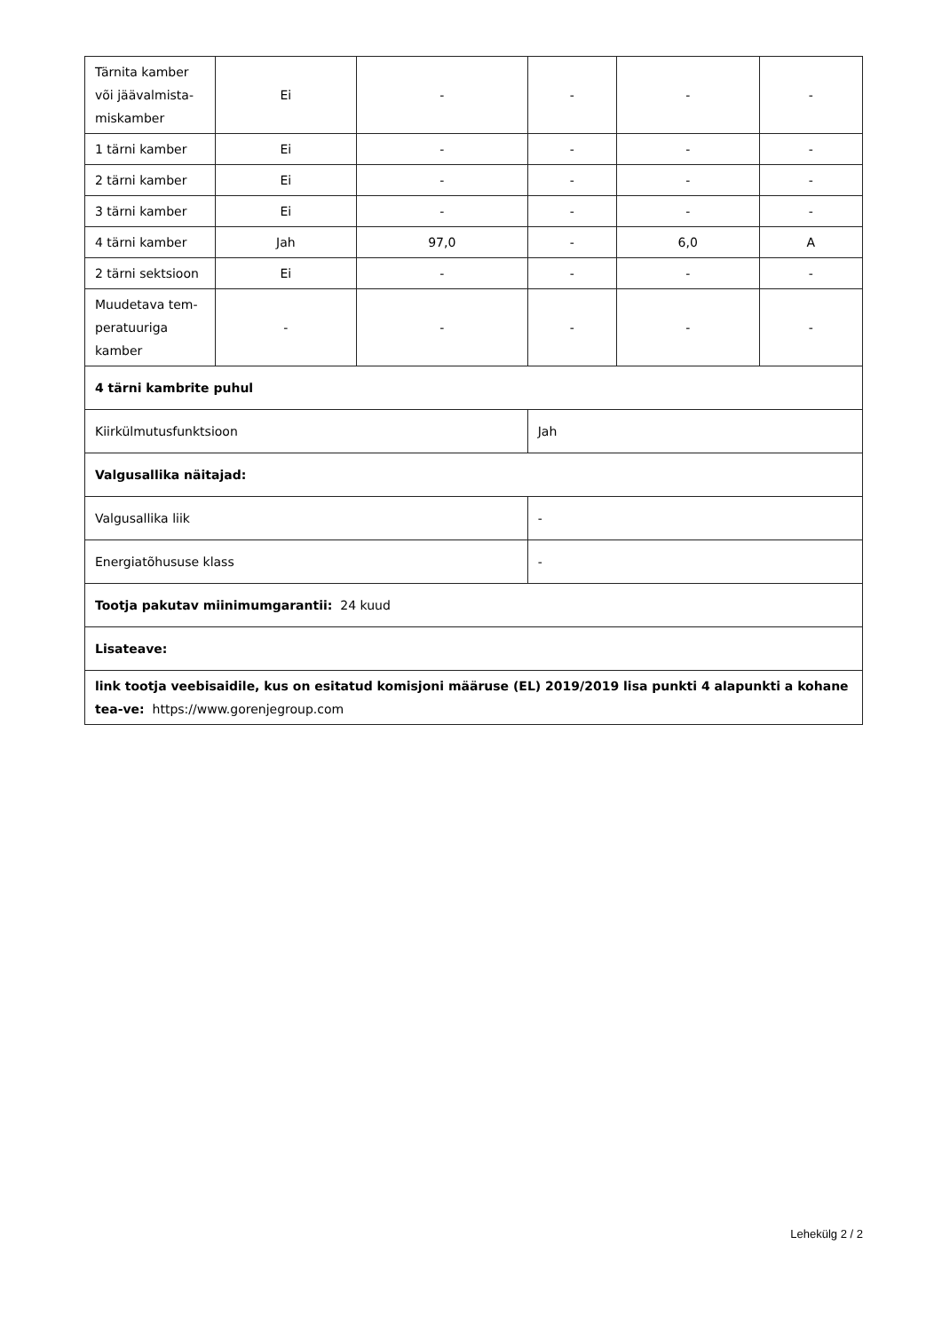| Tärnita kamber või jäävalmista-miskamber | Ei | - | - | - | - |
| 1 tärni kamber | Ei | - | - | - | - |
| 2 tärni kamber | Ei | - | - | - | - |
| 3 tärni kamber | Ei | - | - | - | - |
| 4 tärni kamber | Jah | 97,0 | - | 6,0 | A |
| 2 tärni sektsioon | Ei | - | - | - | - |
| Muudetava tem-peratuuriga kamber | - | - | - | - | - |
| 4 tärni kambrite puhul | | | | | |
| Kiirkülmutusfunktsioon | | | Jah | | |
| Valgusallika näitajad: | | | | | |
| Valgusallika liik | | | - | | |
| Energiatõhususe klass | | | - | | |
| Tootja pakutav miinimumgarantii: 24 kuud | | | | | |
| Lisateave: | | | | | |
| link tootja veebisaidile, kus on esitatud komisjoni määruse (EL) 2019/2019 lisa punkti 4 alapunkti a kohane tea-ve: https://www.gorenjegroup.com | | | | | |
Lehekülg 2 / 2